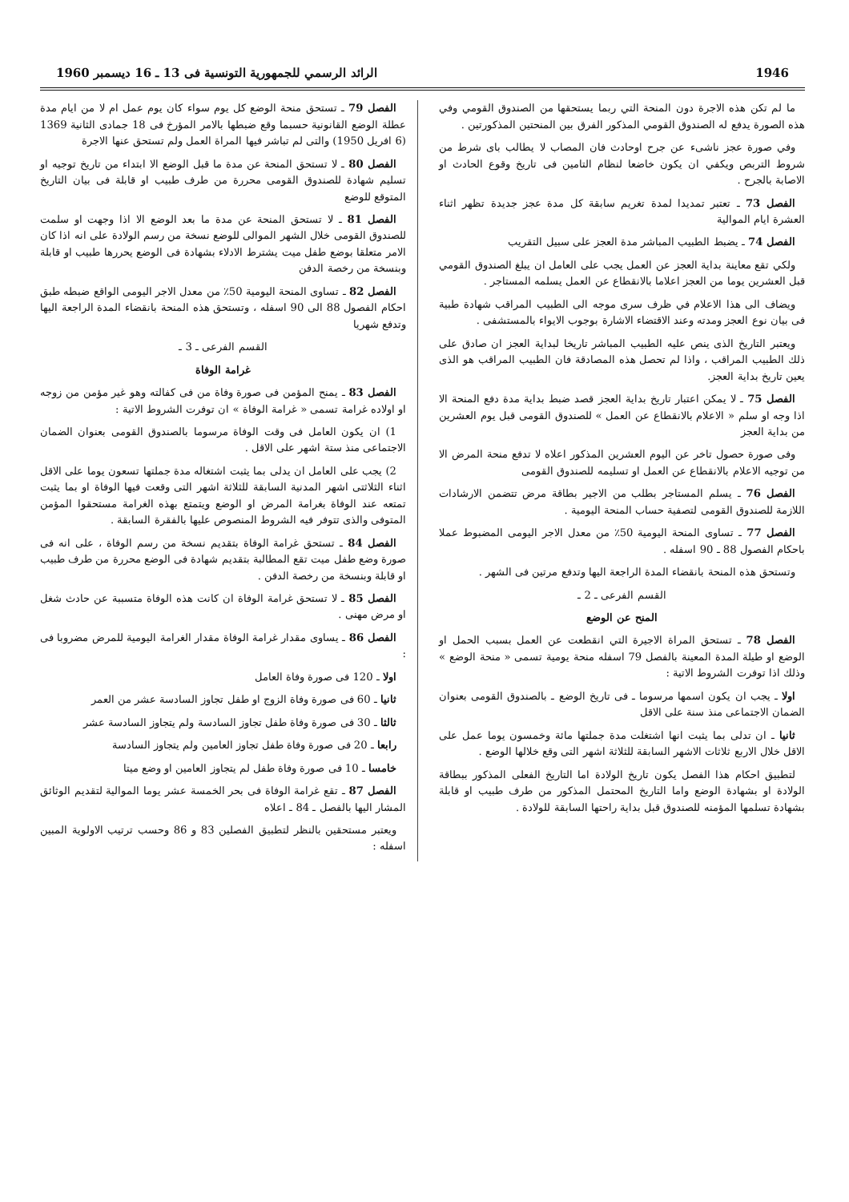1946 الرائد الرسمي للجمهورية التونسية فى 13 ـ 16 ديسمبر 1960
ما لم تكن هذه الاجرة دون المنحة التي ربما يستحقها من الصندوق القومي وفي هذه الصورة يدفع له الصندوق القومي المذكور الفرق بين المنحتين المذكورتين .
وفي صورة عجز ناشىء عن جرح اوحادث فان المصاب لا يطالب باى شرط من شروط التربص ويكفي ان يكون خاضعا لنظام التامين فى تاريخ وقوع الحادث او الاصابة بالجرح .
الفصل 73 ـ تعتبر تمديدا لمدة تغريم سابقة كل مدة عجز جديدة تظهر اثناء العشرة ايام الموالية
الفصل 74 ـ يضبط الطبيب المباشر مدة العجز على سبيل التقريب
ولكي تقع معاينة بداية العجز عن العمل يجب على العامل ان يبلغ الصندوق القومي قبل العشرين يوما من العجز اعلاما بالانقطاع عن العمل يسلمه المستاجر .
ويضاف الى هذا الاعلام في ظرف سرى موجه الى الطبيب المراقب شهادة طبية فى بيان نوع العجز ومدته وعند الاقتضاء الاشارة بوجوب الايواء بالمستشفى .
ويعتبر التاريخ الذى ينص عليه الطبيب المباشر تاريخا لبداية العجز ان صادق على ذلك الطبيب المراقب ، واذا لم تحصل هذه المصادقة فان الطبيب المراقب هو الذى يعين تاريخ بداية العجز.
الفصل 75 ـ لا يمكن اعتبار تاريخ بداية العجز قصد ضبط بداية مدة دفع المنحة الا اذا وجه او سلم « الاعلام بالانقطاع عن العمل » للصندوق القومى قبل يوم العشرين من بداية العجز
وفى صورة حصول تاخر عن اليوم العشرين المذكور اعلاه لا تدفع منحة المرض الا من توجيه الاعلام بالانقطاع عن العمل او تسليمه للصندوق القومى
الفصل 76 ـ يسلم المستاجر بطلب من الاجير بطاقة مرض تتضمن الارشادات اللازمة للصندوق القومى لتصفية حساب المنحة اليومية .
الفصل 77 ـ تساوى المنحة اليومية 50٪ من معدل الاجر اليومى المضبوط عملا باحكام الفصول 88 ـ 90 اسفله .
وتستحق هذه المنحة بانقضاء المدة الراجعة اليها وتدفع مرتين فى الشهر .
القسم الفرعى ـ 2 ـ
المنح عن الوضع
الفصل 78 ـ تستحق المراة الاجيرة التي انقطعت عن العمل بسبب الحمل او الوضع او طيلة المدة المعينة بالفصل 79 اسفله منحة يومية تسمى « منحة الوضع » وذلك اذا توفرت الشروط الاتية :
اولا ـ يجب ان يكون اسمها مرسوما ـ فى تاريخ الوضع ـ بالصندوق القومى بعنوان الضمان الاجتماعى منذ سنة على الاقل
ثانيا ـ ان تدلى بما يثبت انها اشتغلت مدة جملتها مائة وخمسون يوما عمل على الاقل خلال الاربع ثلاثات الاشهر السابقة للثلاثة اشهر التى وقع خلالها الوضع .
لتطبيق احكام هذا الفصل يكون تاريخ الولادة اما التاريخ الفعلى المذكور ببطاقة الولادة او بشهادة الوضع واما التاريخ المحتمل المذكور من طرف طبيب او قابلة بشهادة تسلمها المؤمنه للصندوق قبل بداية راحتها السابقة للولادة .
الفصل 79 ـ تستحق منحة الوضع كل يوم سواء كان يوم عمل ام لا من ايام مدة عطلة الوضع القانونية حسبما وقع ضبطها بالامر المؤرخ فى 18 جمادى الثانية 1369 (6 افريل 1950) والتى لم تباشر فيها المراة العمل ولم تستحق عنها الاجرة
الفصل 80 ـ لا تستحق المنحة عن مدة ما قبل الوضع الا ابتداء من تاريخ توجيه او تسليم شهادة للصندوق القومى محررة من طرف طبيب او قابلة فى بيان التاريخ المتوقع للوضع
الفصل 81 ـ لا تستحق المنحة عن مدة ما بعد الوضع الا اذا وجهت او سلمت للصندوق القومى خلال الشهر الموالى للوضع نسخة من رسم الولادة على انه اذا كان الامر متعلقا بوضع طفل ميت يشترط الادلاء بشهادة فى الوضع يحررها طبيب او قابلة وبنسخة من رخصة الدفن
الفصل 82 ـ تساوى المنحة اليومية 50٪ من معدل الاجر اليومى الواقع ضبطه طبق احكام الفصول 88 الى 90 اسفله ، وتستحق هذه المنحة بانقضاء المدة الراجعة اليها وتدفع شهريا
القسم الفرعى ـ 3 ـ
غرامة الوفاة
الفصل 83 ـ يمنح المؤمن فى صورة وفاة من فى كفالته وهو غير مؤمن من زوجه او اولاده غرامة تسمى « غرامة الوفاة » ان توفرت الشروط الاتية :
1) ان يكون العامل فى وقت الوفاة مرسوما بالصندوق القومى بعنوان الضمان الاجتماعى منذ ستة اشهر على الاقل .
2) يجب على العامل ان يدلى بما يثبت اشتغاله مدة جملتها تسعون يوما على الاقل اثناء الثلاثتى اشهر المدنية السابقة للثلاثة اشهر التى وقعت فيها الوفاة او بما يثبت تمتعه عند الوفاة بغرامة المرض او الوضع ويتمتع بهذه الغرامة مستحقوا المؤمن المتوفى والذى تتوفر فيه الشروط المنصوص عليها بالفقرة السابقة .
الفصل 84 ـ تستحق غرامة الوفاة بتقديم نسخة من رسم الوفاة ، على انه فى صورة وضع طفل ميت تقع المطالبة بتقديم شهادة فى الوضع محررة من طرف طبيب او قابلة وبنسخة من رخصة الدفن .
الفصل 85 ـ لا تستحق غرامة الوفاة ان كانت هذه الوفاة متسببة عن حادث شغل او مرض مهنى .
الفصل 86 ـ يساوى مقدار غرامة الوفاة مقدار الغرامة اليومية للمرض مضروبا فى :
اولا ـ 120 فى صورة وفاة العامل
ثانيا ـ 60 فى صورة وفاة الزوج او طفل تجاوز السادسة عشر من العمر
ثالثا ـ 30 فى صورة وفاة طفل تجاوز السادسة ولم يتجاوز السادسة عشر
رابعا ـ 20 فى صورة وفاة طفل تجاوز العامين ولم يتجاوز السادسة
خامسا ـ 10 فى صورة وفاة طفل لم يتجاوز العامين او وضع ميتا
الفصل 87 ـ تقع غرامة الوفاة فى بحر الخمسة عشر يوما الموالية لتقديم الوثائق المشار اليها بالفصل ـ 84 ـ اعلاه
ويعتبر مستحقين بالنظر لتطبيق الفصلين 83 و 86 وحسب ترتيب الاولوية المبين اسفله :